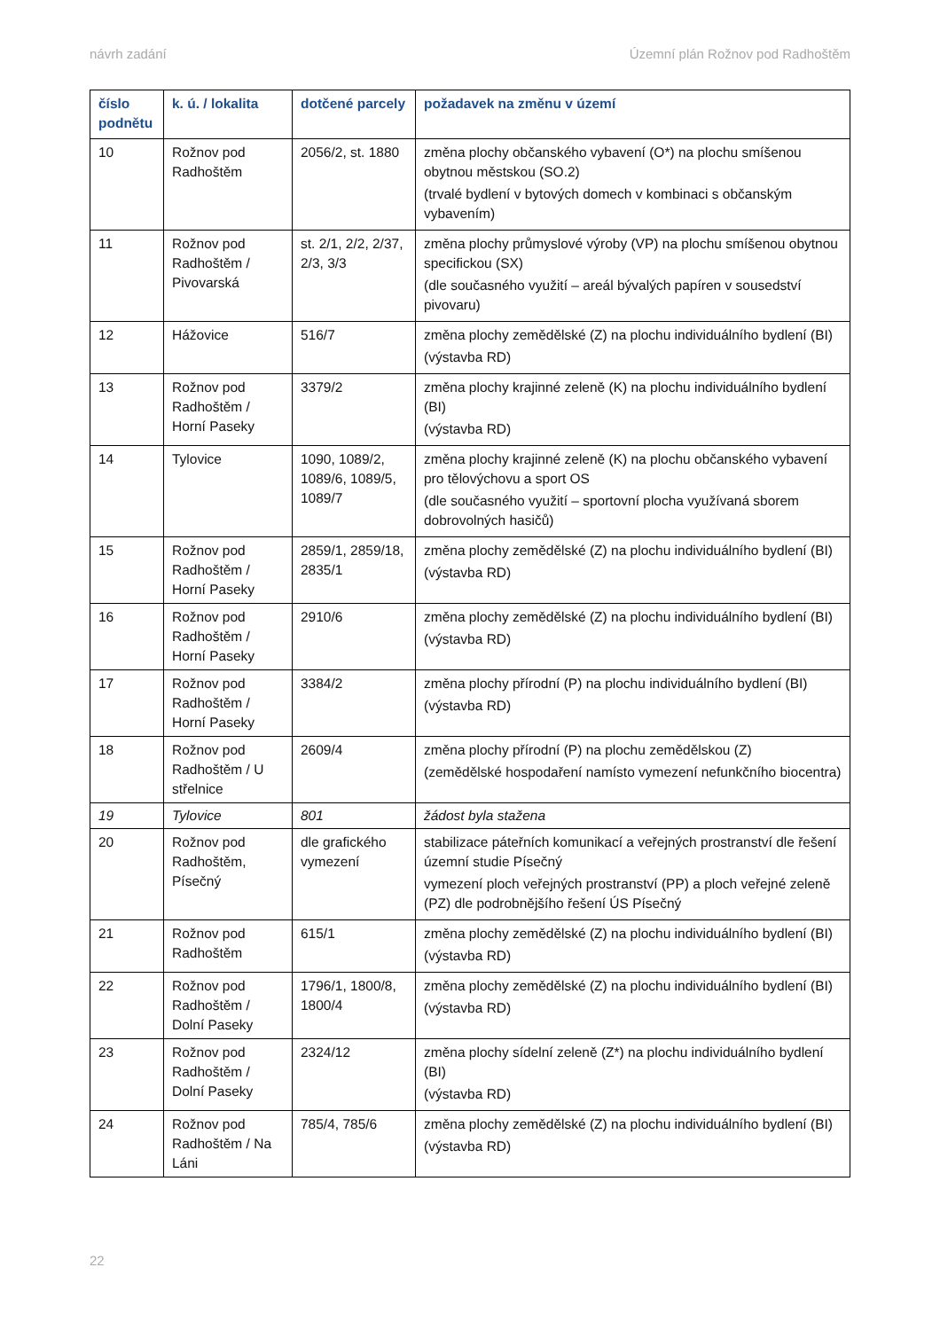návrh zadání Územní plán Rožnov pod Radhoštěm
| číslo podnětu | k. ú. / lokalita | dotčené parcely | požadavek na změnu v území |
| --- | --- | --- | --- |
| 10 | Rožnov pod Radhoštěm | 2056/2, st. 1880 | změna plochy občanského vybavení (O*) na plochu smíšenou obytnou městskou (SO.2) (trvalé bydlení v bytových domech v kombinaci s občanským vybavením) |
| 11 | Rožnov pod Radhoštěm / Pivovarská | st. 2/1, 2/2, 2/37, 2/3, 3/3 | změna plochy průmyslové výroby (VP) na plochu smíšenou obytnou specifickou (SX) (dle současného využití – areál bývalých papíren v sousedství pivovaru) |
| 12 | Hážovice | 516/7 | změna plochy zemědělské (Z) na plochu individuálního bydlení (BI) (výstavba RD) |
| 13 | Rožnov pod Radhoštěm / Horní Paseky | 3379/2 | změna plochy krajinné zeleně (K) na plochu individuálního bydlení (BI) (výstavba RD) |
| 14 | Tylovice | 1090, 1089/2, 1089/6, 1089/5, 1089/7 | změna plochy krajinné zeleně (K) na plochu občanského vybavení pro tělovýchovu a sport OS (dle současného využití – sportovní plocha využívaná sborem dobrovolných hasičů) |
| 15 | Rožnov pod Radhoštěm / Horní Paseky | 2859/1, 2859/18, 2835/1 | změna plochy zemědělské (Z) na plochu individuálního bydlení (BI) (výstavba RD) |
| 16 | Rožnov pod Radhoštěm / Horní Paseky | 2910/6 | změna plochy zemědělské (Z) na plochu individuálního bydlení (BI) (výstavba RD) |
| 17 | Rožnov pod Radhoštěm / Horní Paseky | 3384/2 | změna plochy přírodní (P) na plochu individuálního bydlení (BI) (výstavba RD) |
| 18 | Rožnov pod Radhoštěm / U střelnice | 2609/4 | změna plochy přírodní (P) na plochu zemědělskou (Z) (zemědělské hospodaření namísto vymezení nefunkčního biocentra) |
| 19 | Tylovice | 801 | žádost byla stažena |
| 20 | Rožnov pod Radhoštěm, Písečný | dle grafického vymezení | stabilizace páteřních komunikací a veřejných prostranství dle řešení územní studie Písečný vymezení ploch veřejných prostranství (PP) a ploch veřejné zeleně (PZ) dle podrobnějšího řešení ÚS Písečný |
| 21 | Rožnov pod Radhoštěm | 615/1 | změna plochy zemědělské (Z) na plochu individuálního bydlení (BI) (výstavba RD) |
| 22 | Rožnov pod Radhoštěm / Dolní Paseky | 1796/1, 1800/8, 1800/4 | změna plochy zemědělské (Z) na plochu individuálního bydlení (BI) (výstavba RD) |
| 23 | Rožnov pod Radhoštěm / Dolní Paseky | 2324/12 | změna plochy sídelní zeleně (Z*) na plochu individuálního bydlení (BI) (výstavba RD) |
| 24 | Rožnov pod Radhoštěm / Na Láni | 785/4, 785/6 | změna plochy zemědělské (Z) na plochu individuálního bydlení (BI) (výstavba RD) |
22